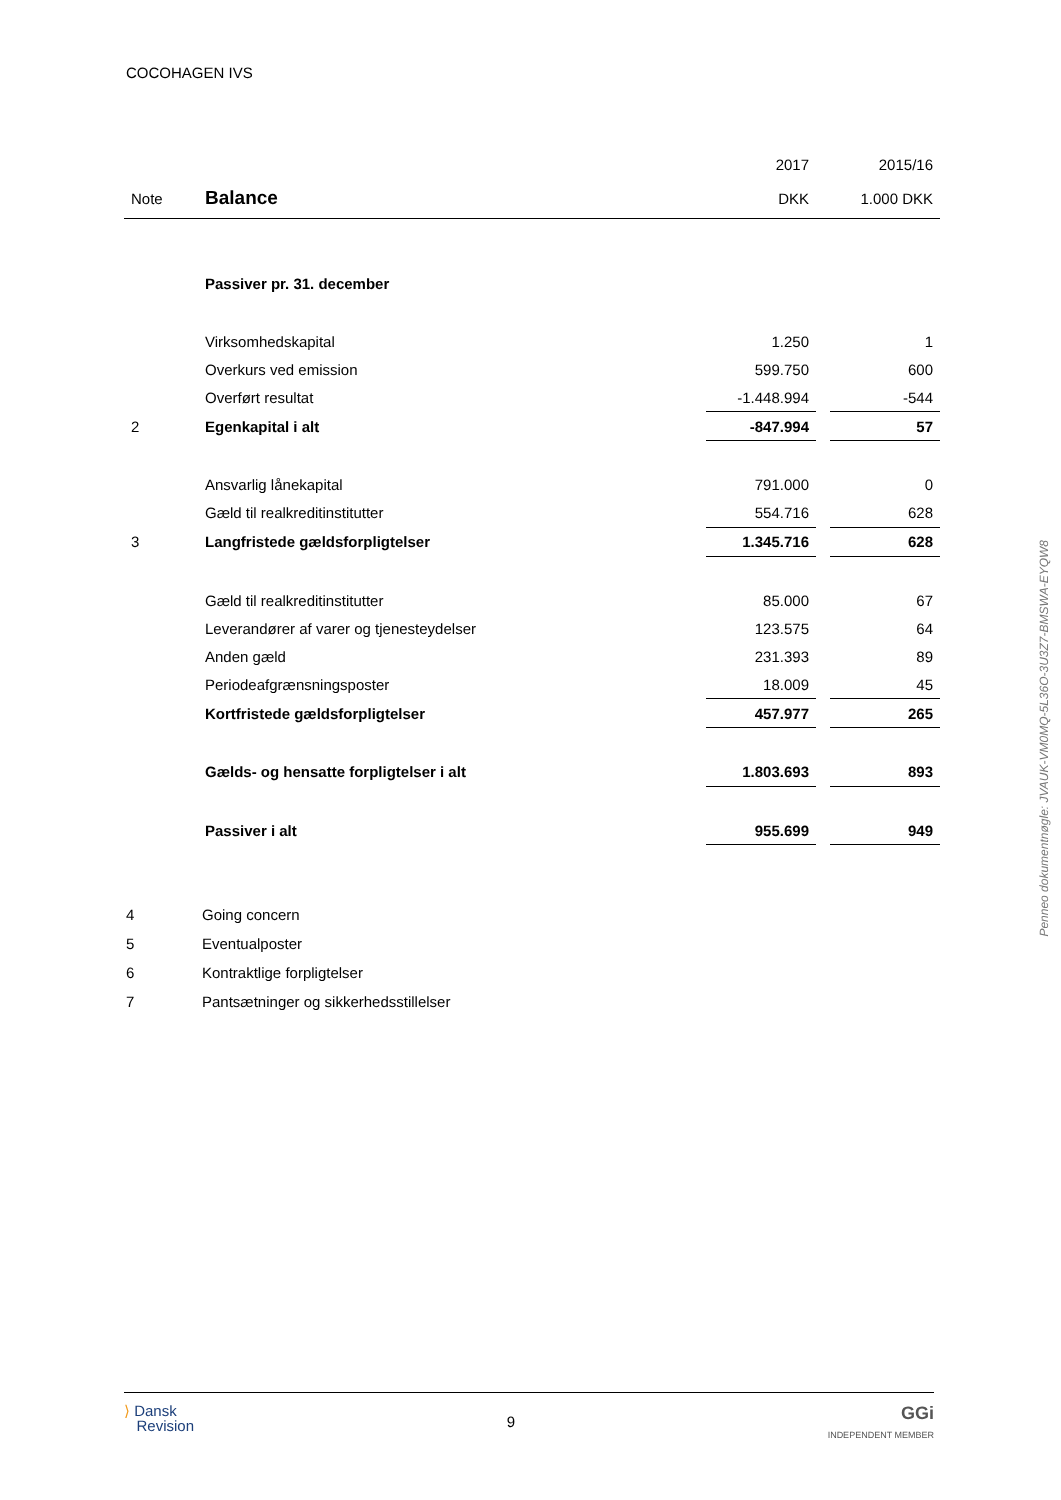COCOHAGEN IVS
| | | 2017 | | 2015/16 |
| Note | Balance | DKK | | 1.000 DKK |
| | Passiver pr. 31. december | | | |
| | Virksomhedskapital | 1.250 | | 1 |
| | Overkurs ved emission | 599.750 | | 600 |
| | Overført resultat | -1.448.994 | | -544 |
| 2 | Egenkapital i alt | -847.994 | | 57 |
| | Ansvarlig lånekapital | 791.000 | | 0 |
| | Gæld til realkreditinstitutter | 554.716 | | 628 |
| 3 | Langfristede gældsforpligtelser | 1.345.716 | | 628 |
| | Gæld til realkreditinstitutter | 85.000 | | 67 |
| | Leverandører af varer og tjenesteydelser | 123.575 | | 64 |
| | Anden gæld | 231.393 | | 89 |
| | Periodeafgrænsningsposter | 18.009 | | 45 |
| | Kortfristede gældsforpligtelser | 457.977 | | 265 |
| | Gælds- og hensatte forpligtelser i alt | 1.803.693 | | 893 |
| | Passiver i alt | 955.699 | | 949 |
4 Going concern
5 Eventualposter
6 Kontraktlige forpligtelser
7 Pantsætninger og sikkerhedsstillelser
Penneo dokumentnøgle: JVAUK-VM0MQ-5L36O-3U3Z7-BMSWA-EYQW8
⟩ Dansk
Revision
9
GGi
INDEPENDENT MEMBER